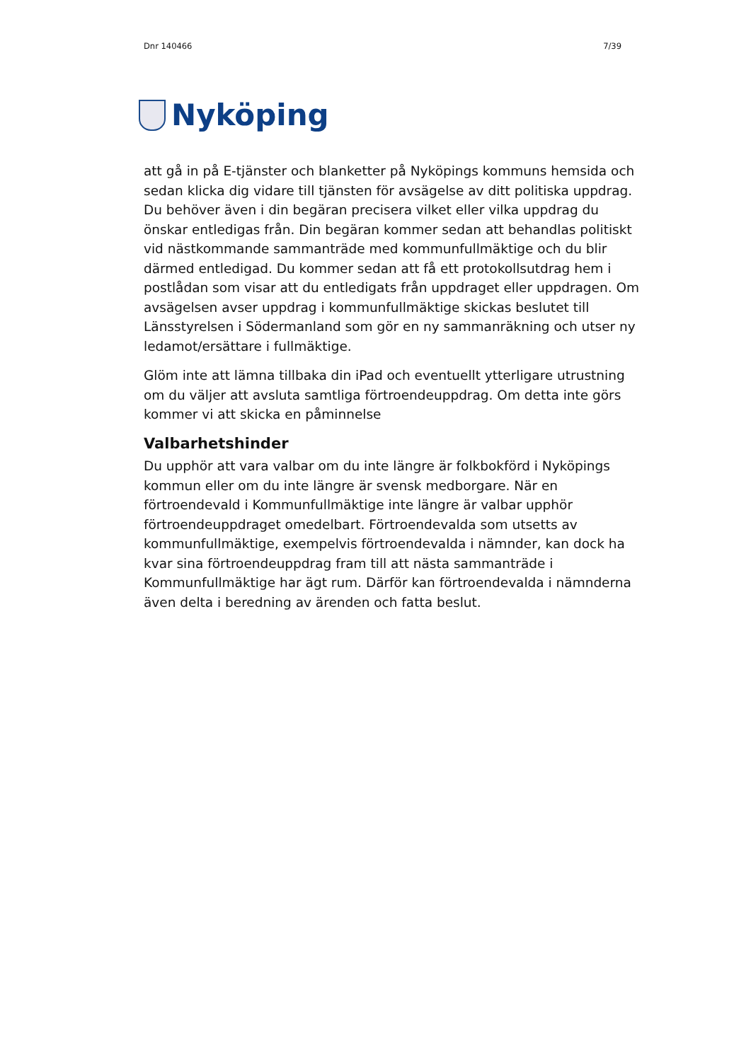Dnr 140466 7/39
Nyköping
att gå in på E-tjänster och blanketter på Nyköpings kommuns hemsida och sedan klicka dig vidare till tjänsten för avsägelse av ditt politiska uppdrag. Du behöver även i din begäran precisera vilket eller vilka uppdrag du önskar entledigas från. Din begäran kommer sedan att behandlas politiskt vid nästkommande sammanträde med kommunfullmäktige och du blir därmed entledigad. Du kommer sedan att få ett protokollsutdrag hem i postlådan som visar att du entledigats från uppdraget eller uppdragen. Om avsägelsen avser uppdrag i kommunfullmäktige skickas beslutet till Länsstyrelsen i Södermanland som gör en ny sammanräkning och utser ny ledamot/ersättare i fullmäktige.
Glöm inte att lämna tillbaka din iPad och eventuellt ytterligare utrustning om du väljer att avsluta samtliga förtroendeuppdrag. Om detta inte görs kommer vi att skicka en påminnelse
Valbarhetshinder
Du upphör att vara valbar om du inte längre är folkbokförd i Nyköpings kommun eller om du inte längre är svensk medborgare. När en förtroendevald i Kommunfullmäktige inte längre är valbar upphör förtroendeuppdraget omedelbart. Förtroendevalda som utsetts av kommunfullmäktige, exempelvis förtroendevalda i nämnder, kan dock ha kvar sina förtroendeuppdrag fram till att nästa sammanträde i Kommunfullmäktige har ägt rum. Därför kan förtroendevalda i nämnderna även delta i beredning av ärenden och fatta beslut.